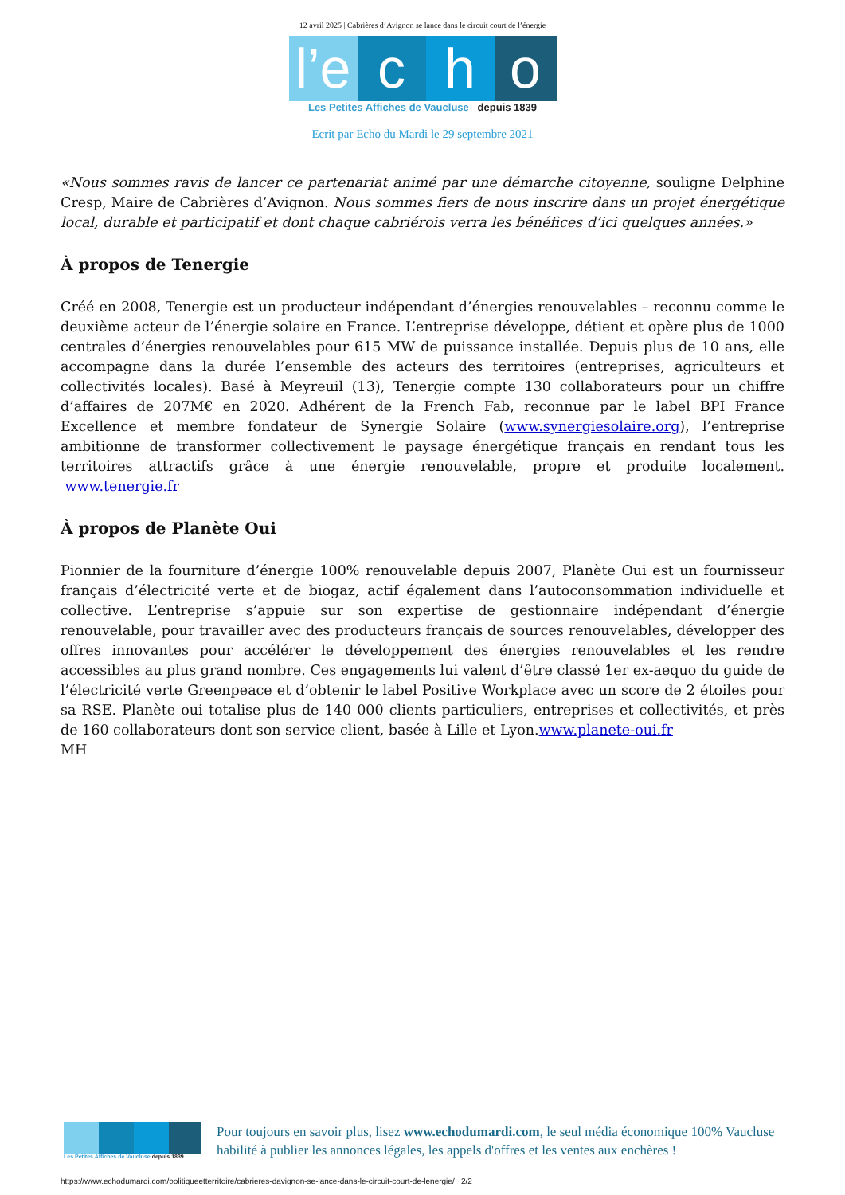12 avril 2025 | Cabrières d’Avignon se lance dans le circuit court de l’énergie
l’e c h o
Les Petites Affiches de Vaucluse depuis 1839
Ecrit par Echo du Mardi le 29 septembre 2021
«Nous sommes ravis de lancer ce partenariat animé par une démarche citoyenne, souligne Delphine Cresp, Maire de Cabrières d’Avignon. Nous sommes fiers de nous inscrire dans un projet énergétique local, durable et participatif et dont chaque cabriérois verra les bénéfices d’ici quelques années.»
À propos de Tenergie
Créé en 2008, Tenergie est un producteur indépendant d’énergies renouvelables – reconnu comme le deuxième acteur de l’énergie solaire en France. L’entreprise développe, détient et opère plus de 1000 centrales d’énergies renouvelables pour 615 MW de puissance installée. Depuis plus de 10 ans, elle accompagne dans la durée l’ensemble des acteurs des territoires (entreprises, agriculteurs et collectivités locales). Basé à Meyreuil (13), Tenergie compte 130 collaborateurs pour un chiffre d’affaires de 207M€ en 2020. Adhérent de la French Fab, reconnue par le label BPI France Excellence et membre fondateur de Synergie Solaire (www.synergiesolaire.org), l’entreprise ambitionne de transformer collectivement le paysage énergétique français en rendant tous les territoires attractifs grâce à une énergie renouvelable, propre et produite localement. www.tenergie.fr
À propos de Planète Oui
Pionnier de la fourniture d’énergie 100% renouvelable depuis 2007, Planète Oui est un fournisseur français d’électricité verte et de biogaz, actif également dans l’autoconsommation individuelle et collective. L’entreprise s’appuie sur son expertise de gestionnaire indépendant d’énergie renouvelable, pour travailler avec des producteurs français de sources renouvelables, développer des offres innovantes pour accélérer le développement des énergies renouvelables et les rendre accessibles au plus grand nombre. Ces engagements lui valent d’être classé 1er ex-aequo du guide de l’électricité verte Greenpeace et d’obtenir le label Positive Workplace avec un score de 2 étoiles pour sa RSE. Planète oui totalise plus de 140 000 clients particuliers, entreprises et collectivités, et près de 160 collaborateurs dont son service client, basée à Lille et Lyon.www.planete-oui.fr
MH
Les Petites Affiches de Vaucluse depuis 1839
Pour toujours en savoir plus, lisez www.echodumardi.com, le seul média économique 100% Vaucluse habilité à publier les annonces légales, les appels d'offres et les ventes aux enchères !
https://www.echodumardi.com/politiqueetterritoire/cabrieres-davignon-se-lance-dans-le-circuit-court-de-lenergie/ 2/2